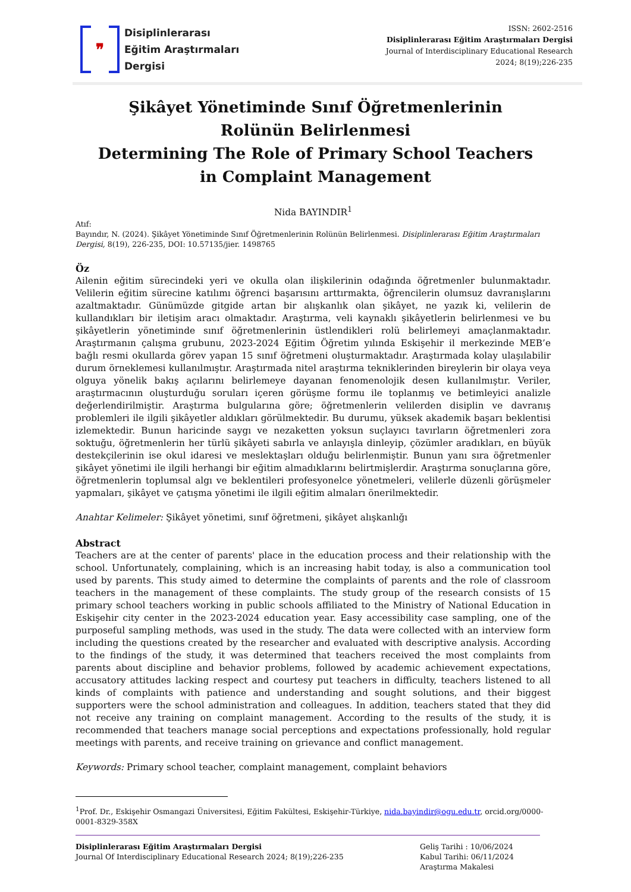❞
Disiplinlerarası
Eğitim Araştırmaları
Dergisi
ISSN: 2602-2516
Disiplinlerarası Eğitim Araştırmaları Dergisi
Journal of Interdisciplinary Educational Research
2024; 8(19);226-235
Şikâyet Yönetiminde Sınıf Öğretmenlerinin Rolünün Belirlenmesi
Determining The Role of Primary School Teachers in Complaint Management
Nida BAYINDIR<sup>1</sup>
Atıf:
Bayındır, N. (2024). Şikâyet Yönetiminde Sınıf Öğretmenlerinin Rolünün Belirlenmesi. Disiplinlerarası Eğitim Araştırmaları Dergisi, 8(19), 226-235, DOI: 10.57135/jier. 1498765
Öz
Ailenin eğitim sürecindeki yeri ve okulla olan ilişkilerinin odağında öğretmenler bulunmaktadır. Velilerin eğitim sürecine katılımı öğrenci başarısını arttırmakta, öğrencilerin olumsuz davranışlarını azaltmaktadır. Günümüzde gitgide artan bir alışkanlık olan şikâyet, ne yazık ki, velilerin de kullandıkları bir iletişim aracı olmaktadır. Araştırma, veli kaynaklı şikâyetlerin belirlenmesi ve bu şikâyetlerin yönetiminde sınıf öğretmenlerinin üstlendikleri rolü belirlemeyi amaçlanmaktadır. Araştırmanın çalışma grubunu, 2023-2024 Eğitim Öğretim yılında Eskişehir il merkezinde MEB’e bağlı resmi okullarda görev yapan 15 sınıf öğretmeni oluşturmaktadır. Araştırmada kolay ulaşılabilir durum örneklemesi kullanılmıştır. Araştırmada nitel araştırma tekniklerinden bireylerin bir olaya veya olguya yönelik bakış açılarını belirlemeye dayanan fenomenolojik desen kullanılmıştır. Veriler, araştırmacının oluşturduğu soruları içeren görüşme formu ile toplanmış ve betimleyici analizle değerlendirilmiştir. Araştırma bulgularına göre; öğretmenlerin velilerden disiplin ve davranış problemleri ile ilgili şikâyetler aldıkları görülmektedir. Bu durumu, yüksek akademik başarı beklentisi izlemektedir. Bunun haricinde saygı ve nezaketten yoksun suçlayıcı tavırların öğretmenleri zora soktuğu, öğretmenlerin her türlü şikâyeti sabırla ve anlayışla dinleyip, çözümler aradıkları, en büyük destekçilerinin ise okul idaresi ve meslektaşları olduğu belirlenmiştir. Bunun yanı sıra öğretmenler şikâyet yönetimi ile ilgili herhangi bir eğitim almadıklarını belirtmişlerdir. Araştırma sonuçlarına göre, öğretmenlerin toplumsal algı ve beklentileri profesyonelce yönetmeleri, velilerle düzenli görüşmeler yapmaları, şikâyet ve çatışma yönetimi ile ilgili eğitim almaları önerilmektedir.
Anahtar Kelimeler: Şikâyet yönetimi, sınıf öğretmeni, şikâyet alışkanlığı
Abstract
Teachers are at the center of parents' place in the education process and their relationship with the school. Unfortunately, complaining, which is an increasing habit today, is also a communication tool used by parents. This study aimed to determine the complaints of parents and the role of classroom teachers in the management of these complaints. The study group of the research consists of 15 primary school teachers working in public schools affiliated to the Ministry of National Education in Eskişehir city center in the 2023-2024 education year. Easy accessibility case sampling, one of the purposeful sampling methods, was used in the study. The data were collected with an interview form including the questions created by the researcher and evaluated with descriptive analysis. According to the findings of the study, it was determined that teachers received the most complaints from parents about discipline and behavior problems, followed by academic achievement expectations, accusatory attitudes lacking respect and courtesy put teachers in difficulty, teachers listened to all kinds of complaints with patience and understanding and sought solutions, and their biggest supporters were the school administration and colleagues. In addition, teachers stated that they did not receive any training on complaint management. According to the results of the study, it is recommended that teachers manage social perceptions and expectations professionally, hold regular meetings with parents, and receive training on grievance and conflict management.
Keywords: Primary school teacher, complaint management, complaint behaviors
<sup>1</sup> Prof. Dr., Eskişehir Osmangazi Üniversitesi, Eğitim Fakültesi, Eskişehir-Türkiye, nida.bayindir@ogu.edu.tr, orcid.org/0000-0001-8329-358X
Disiplinlerarası Eğitim Araştırmaları Dergisi
Journal Of Interdisciplinary Educational Research 2024; 8(19);226-235
Geliş Tarihi : 10/06/2024
Kabul Tarihi: 06/11/2024
Araştırma Makalesi